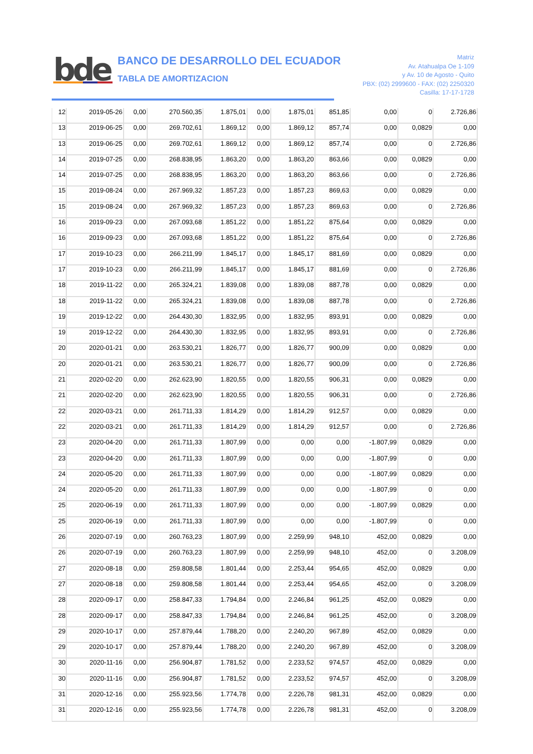bde
BANCO DE DESARROLLO DEL ECUADOR
TABLA DE AMORTIZACION
Matriz
Av. Atahualpa Oe 1-109
y Av. 10 de Agosto - Quito
PBX: (02) 2999600 - FAX: (02) 2250320
Casilla: 17-17-1728
| 12 | 2019-05-26 | 0,00 | 270.560,35 | 1.875,01 | 0,00 | 1.875,01 | 851,85 | 0,00 | 0 | 2.726,86 |
| 13 | 2019-06-25 | 0,00 | 269.702,61 | 1.869,12 | 0,00 | 1.869,12 | 857,74 | 0,00 | 0,0829 | 0,00 |
| 13 | 2019-06-25 | 0,00 | 269.702,61 | 1.869,12 | 0,00 | 1.869,12 | 857,74 | 0,00 | 0 | 2.726,86 |
| 14 | 2019-07-25 | 0,00 | 268.838,95 | 1.863,20 | 0,00 | 1.863,20 | 863,66 | 0,00 | 0,0829 | 0,00 |
| 14 | 2019-07-25 | 0,00 | 268.838,95 | 1.863,20 | 0,00 | 1.863,20 | 863,66 | 0,00 | 0 | 2.726,86 |
| 15 | 2019-08-24 | 0,00 | 267.969,32 | 1.857,23 | 0,00 | 1.857,23 | 869,63 | 0,00 | 0,0829 | 0,00 |
| 15 | 2019-08-24 | 0,00 | 267.969,32 | 1.857,23 | 0,00 | 1.857,23 | 869,63 | 0,00 | 0 | 2.726,86 |
| 16 | 2019-09-23 | 0,00 | 267.093,68 | 1.851,22 | 0,00 | 1.851,22 | 875,64 | 0,00 | 0,0829 | 0,00 |
| 16 | 2019-09-23 | 0,00 | 267.093,68 | 1.851,22 | 0,00 | 1.851,22 | 875,64 | 0,00 | 0 | 2.726,86 |
| 17 | 2019-10-23 | 0,00 | 266.211,99 | 1.845,17 | 0,00 | 1.845,17 | 881,69 | 0,00 | 0,0829 | 0,00 |
| 17 | 2019-10-23 | 0,00 | 266.211,99 | 1.845,17 | 0,00 | 1.845,17 | 881,69 | 0,00 | 0 | 2.726,86 |
| 18 | 2019-11-22 | 0,00 | 265.324,21 | 1.839,08 | 0,00 | 1.839,08 | 887,78 | 0,00 | 0,0829 | 0,00 |
| 18 | 2019-11-22 | 0,00 | 265.324,21 | 1.839,08 | 0,00 | 1.839,08 | 887,78 | 0,00 | 0 | 2.726,86 |
| 19 | 2019-12-22 | 0,00 | 264.430,30 | 1.832,95 | 0,00 | 1.832,95 | 893,91 | 0,00 | 0,0829 | 0,00 |
| 19 | 2019-12-22 | 0,00 | 264.430,30 | 1.832,95 | 0,00 | 1.832,95 | 893,91 | 0,00 | 0 | 2.726,86 |
| 20 | 2020-01-21 | 0,00 | 263.530,21 | 1.826,77 | 0,00 | 1.826,77 | 900,09 | 0,00 | 0,0829 | 0,00 |
| 20 | 2020-01-21 | 0,00 | 263.530,21 | 1.826,77 | 0,00 | 1.826,77 | 900,09 | 0,00 | 0 | 2.726,86 |
| 21 | 2020-02-20 | 0,00 | 262.623,90 | 1.820,55 | 0,00 | 1.820,55 | 906,31 | 0,00 | 0,0829 | 0,00 |
| 21 | 2020-02-20 | 0,00 | 262.623,90 | 1.820,55 | 0,00 | 1.820,55 | 906,31 | 0,00 | 0 | 2.726,86 |
| 22 | 2020-03-21 | 0,00 | 261.711,33 | 1.814,29 | 0,00 | 1.814,29 | 912,57 | 0,00 | 0,0829 | 0,00 |
| 22 | 2020-03-21 | 0,00 | 261.711,33 | 1.814,29 | 0,00 | 1.814,29 | 912,57 | 0,00 | 0 | 2.726,86 |
| 23 | 2020-04-20 | 0,00 | 261.711,33 | 1.807,99 | 0,00 | 0,00 | 0,00 | -1.807,99 | 0,0829 | 0,00 |
| 23 | 2020-04-20 | 0,00 | 261.711,33 | 1.807,99 | 0,00 | 0,00 | 0,00 | -1.807,99 | 0 | 0,00 |
| 24 | 2020-05-20 | 0,00 | 261.711,33 | 1.807,99 | 0,00 | 0,00 | 0,00 | -1.807,99 | 0,0829 | 0,00 |
| 24 | 2020-05-20 | 0,00 | 261.711,33 | 1.807,99 | 0,00 | 0,00 | 0,00 | -1.807,99 | 0 | 0,00 |
| 25 | 2020-06-19 | 0,00 | 261.711,33 | 1.807,99 | 0,00 | 0,00 | 0,00 | -1.807,99 | 0,0829 | 0,00 |
| 25 | 2020-06-19 | 0,00 | 261.711,33 | 1.807,99 | 0,00 | 0,00 | 0,00 | -1.807,99 | 0 | 0,00 |
| 26 | 2020-07-19 | 0,00 | 260.763,23 | 1.807,99 | 0,00 | 2.259,99 | 948,10 | 452,00 | 0,0829 | 0,00 |
| 26 | 2020-07-19 | 0,00 | 260.763,23 | 1.807,99 | 0,00 | 2.259,99 | 948,10 | 452,00 | 0 | 3.208,09 |
| 27 | 2020-08-18 | 0,00 | 259.808,58 | 1.801,44 | 0,00 | 2.253,44 | 954,65 | 452,00 | 0,0829 | 0,00 |
| 27 | 2020-08-18 | 0,00 | 259.808,58 | 1.801,44 | 0,00 | 2.253,44 | 954,65 | 452,00 | 0 | 3.208,09 |
| 28 | 2020-09-17 | 0,00 | 258.847,33 | 1.794,84 | 0,00 | 2.246,84 | 961,25 | 452,00 | 0,0829 | 0,00 |
| 28 | 2020-09-17 | 0,00 | 258.847,33 | 1.794,84 | 0,00 | 2.246,84 | 961,25 | 452,00 | 0 | 3.208,09 |
| 29 | 2020-10-17 | 0,00 | 257.879,44 | 1.788,20 | 0,00 | 2.240,20 | 967,89 | 452,00 | 0,0829 | 0,00 |
| 29 | 2020-10-17 | 0,00 | 257.879,44 | 1.788,20 | 0,00 | 2.240,20 | 967,89 | 452,00 | 0 | 3.208,09 |
| 30 | 2020-11-16 | 0,00 | 256.904,87 | 1.781,52 | 0,00 | 2.233,52 | 974,57 | 452,00 | 0,0829 | 0,00 |
| 30 | 2020-11-16 | 0,00 | 256.904,87 | 1.781,52 | 0,00 | 2.233,52 | 974,57 | 452,00 | 0 | 3.208,09 |
| 31 | 2020-12-16 | 0,00 | 255.923,56 | 1.774,78 | 0,00 | 2.226,78 | 981,31 | 452,00 | 0,0829 | 0,00 |
| 31 | 2020-12-16 | 0,00 | 255.923,56 | 1.774,78 | 0,00 | 2.226,78 | 981,31 | 452,00 | 0 | 3.208,09 |